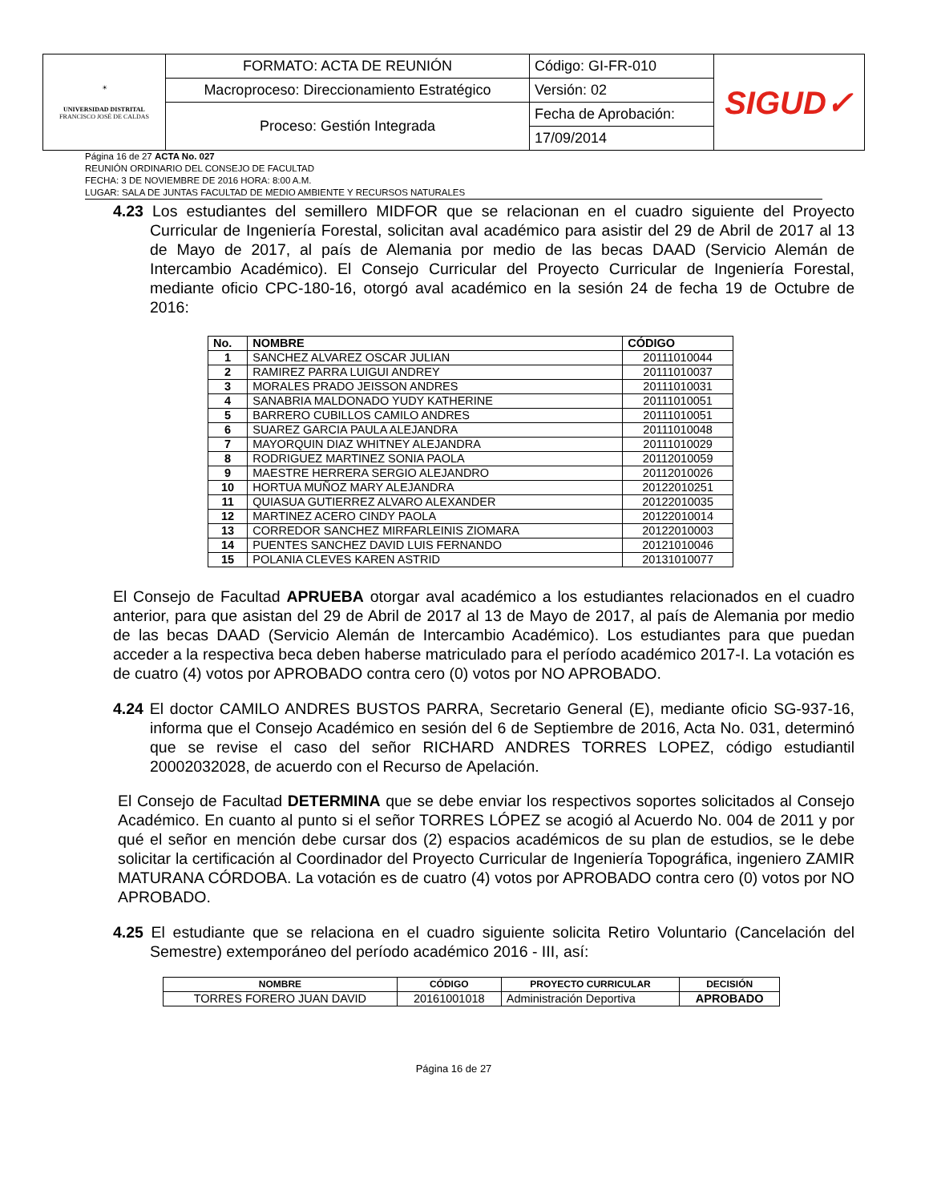| ☀ UNIVERSIDAD DISTRITAL FRANCISCO JOSÉ DE CALDAS | FORMATO: ACTA DE REUNIÓN | Código: GI-FR-010 | SIGUD✓ |
| | Macroproceso: Direccionamiento Estratégico | Versión: 02 | |
| | Proceso: Gestión Integrada | Fecha de Aprobación: | |
| | | 17/09/2014 | |
Página 16 de 27 ACTA No. 027
REUNIÓN ORDINARIO DEL CONSEJO DE FACULTAD
FECHA: 3 DE NOVIEMBRE DE 2016 HORA: 8:00 A.M.
LUGAR: SALA DE JUNTAS FACULTAD DE MEDIO AMBIENTE Y RECURSOS NATURALES
4.23 Los estudiantes del semillero MIDFOR que se relacionan en el cuadro siguiente del Proyecto Curricular de Ingeniería Forestal, solicitan aval académico para asistir del 29 de Abril de 2017 al 13 de Mayo de 2017, al país de Alemania por medio de las becas DAAD (Servicio Alemán de Intercambio Académico). El Consejo Curricular del Proyecto Curricular de Ingeniería Forestal, mediante oficio CPC-180-16, otorgó aval académico en la sesión 24 de fecha 19 de Octubre de 2016:
| No. | NOMBRE | CÓDIGO |
| --- | --- | --- |
| 1 | SANCHEZ ALVAREZ OSCAR JULIAN | 20111010044 |
| 2 | RAMIREZ PARRA LUIGUI ANDREY | 20111010037 |
| 3 | MORALES PRADO JEISSON ANDRES | 20111010031 |
| 4 | SANABRIA MALDONADO YUDY KATHERINE | 20111010051 |
| 5 | BARRERO CUBILLOS CAMILO ANDRES | 20111010051 |
| 6 | SUAREZ GARCIA PAULA ALEJANDRA | 20111010048 |
| 7 | MAYORQUIN DIAZ WHITNEY ALEJANDRA | 20111010029 |
| 8 | RODRIGUEZ MARTINEZ SONIA PAOLA | 20112010059 |
| 9 | MAESTRE HERRERA SERGIO ALEJANDRO | 20112010026 |
| 10 | HORTUA MUÑOZ MARY ALEJANDRA | 20122010251 |
| 11 | QUIASUA GUTIERREZ ALVARO ALEXANDER | 20122010035 |
| 12 | MARTINEZ ACERO CINDY PAOLA | 20122010014 |
| 13 | CORREDOR SANCHEZ MIRFARLEINIS ZIOMARA | 20122010003 |
| 14 | PUENTES SANCHEZ DAVID LUIS FERNANDO | 20121010046 |
| 15 | POLANIA CLEVES KAREN ASTRID | 20131010077 |
El Consejo de Facultad APRUEBA otorgar aval académico a los estudiantes relacionados en el cuadro anterior, para que asistan del 29 de Abril de 2017 al 13 de Mayo de 2017, al país de Alemania por medio de las becas DAAD (Servicio Alemán de Intercambio Académico). Los estudiantes para que puedan acceder a la respectiva beca deben haberse matriculado para el período académico 2017-I. La votación es de cuatro (4) votos por APROBADO contra cero (0) votos por NO APROBADO.
4.24 El doctor CAMILO ANDRES BUSTOS PARRA, Secretario General (E), mediante oficio SG-937-16, informa que el Consejo Académico en sesión del 6 de Septiembre de 2016, Acta No. 031, determinó que se revise el caso del señor RICHARD ANDRES TORRES LOPEZ, código estudiantil 20002032028, de acuerdo con el Recurso de Apelación.
El Consejo de Facultad DETERMINA que se debe enviar los respectivos soportes solicitados al Consejo Académico. En cuanto al punto si el señor TORRES LÓPEZ se acogió al Acuerdo No. 004 de 2011 y por qué el señor en mención debe cursar dos (2) espacios académicos de su plan de estudios, se le debe solicitar la certificación al Coordinador del Proyecto Curricular de Ingeniería Topográfica, ingeniero ZAMIR MATURANA CÓRDOBA. La votación es de cuatro (4) votos por APROBADO contra cero (0) votos por NO APROBADO.
4.25 El estudiante que se relaciona en el cuadro siguiente solicita Retiro Voluntario (Cancelación del Semestre) extemporáneo del período académico 2016 - III, así:
| NOMBRE | CÓDIGO | PROYECTO CURRICULAR | DECISIÓN |
| --- | --- | --- | --- |
| TORRES FORERO JUAN DAVID | 20161001018 | Administración Deportiva | APROBADO |
Página 16 de 27